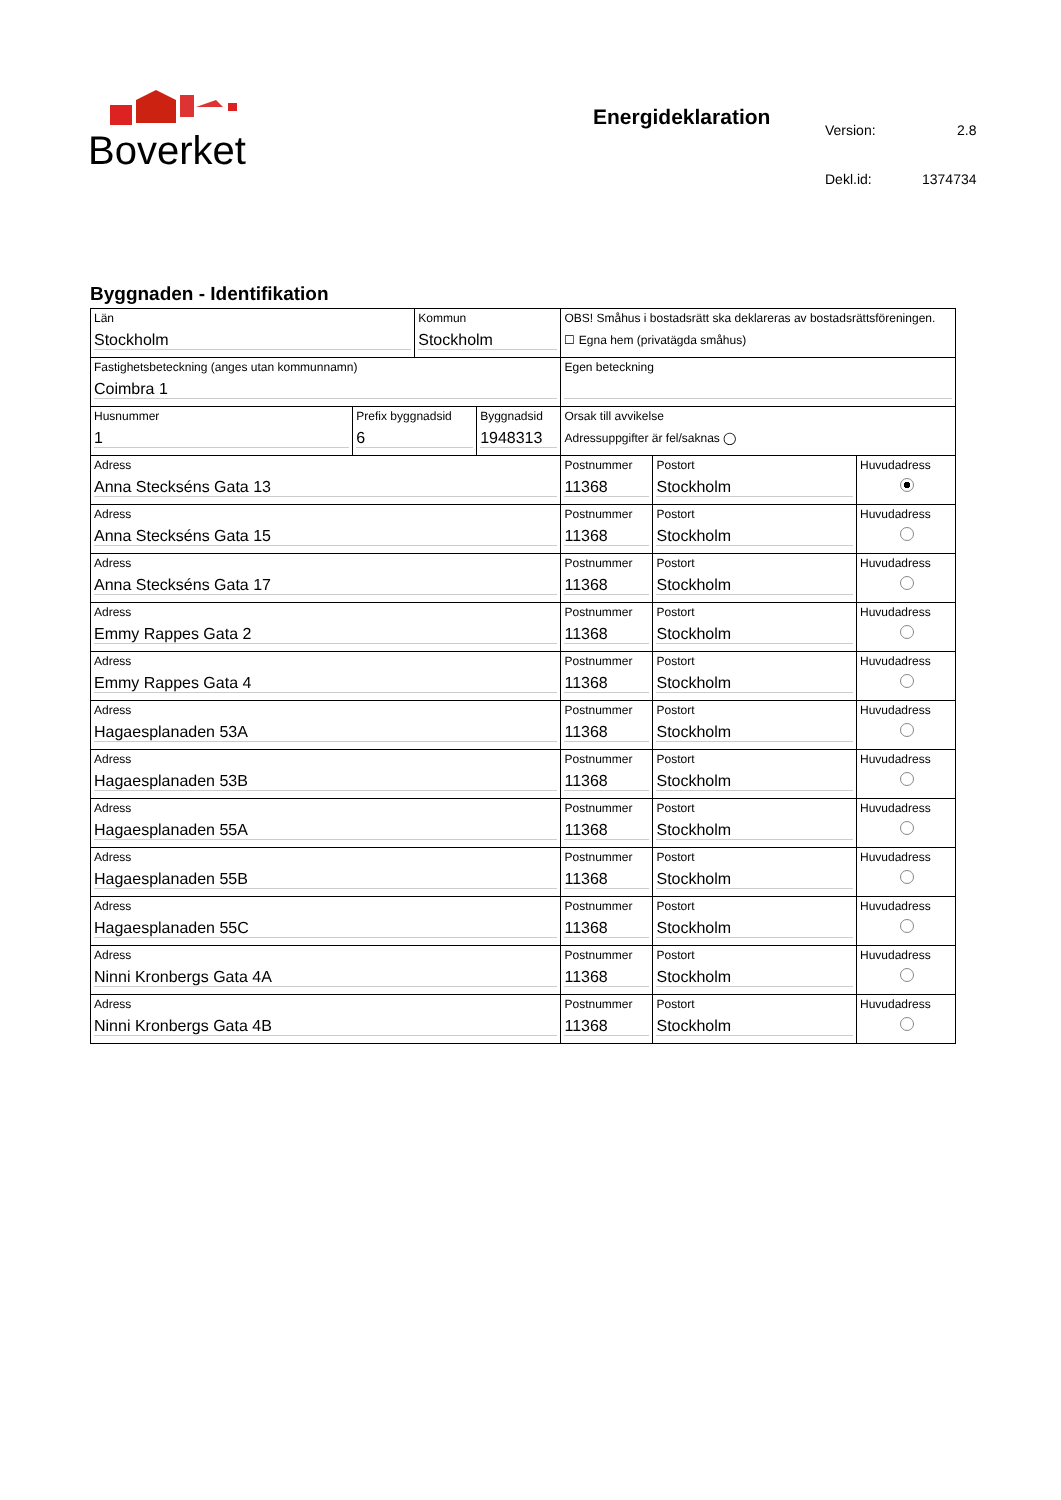Boverket
Energideklaration
| Version: | 2.8 |
| Dekl.id: | 1374734 |
Byggnaden - Identifikation
| Län Stockholm | | Kommun Stockholm | | OBS! Småhus i bostadsrätt ska deklareras av bostadsrättsföreningen. ☐ Egna hem (privatägda småhus) | | |
| Fastighetsbeteckning (anges utan kommunnamn) Coimbra 1 | | | | Egen beteckning | | |
| Husnummer 1 | Prefix byggnadsid 6 | | Byggnadsid 1948313 | Orsak till avvikelse Adressuppgifter är fel/saknas ◯ | | |
| Adress Anna Steckséns Gata 13 | | | | Postnummer 11368 | Postort Stockholm | Huvudadress |
| Adress Anna Steckséns Gata 15 | | | | Postnummer 11368 | Postort Stockholm | Huvudadress |
| Adress Anna Steckséns Gata 17 | | | | Postnummer 11368 | Postort Stockholm | Huvudadress |
| Adress Emmy Rappes Gata 2 | | | | Postnummer 11368 | Postort Stockholm | Huvudadress |
| Adress Emmy Rappes Gata 4 | | | | Postnummer 11368 | Postort Stockholm | Huvudadress |
| Adress Hagaesplanaden 53A | | | | Postnummer 11368 | Postort Stockholm | Huvudadress |
| Adress Hagaesplanaden 53B | | | | Postnummer 11368 | Postort Stockholm | Huvudadress |
| Adress Hagaesplanaden 55A | | | | Postnummer 11368 | Postort Stockholm | Huvudadress |
| Adress Hagaesplanaden 55B | | | | Postnummer 11368 | Postort Stockholm | Huvudadress |
| Adress Hagaesplanaden 55C | | | | Postnummer 11368 | Postort Stockholm | Huvudadress |
| Adress Ninni Kronbergs Gata 4A | | | | Postnummer 11368 | Postort Stockholm | Huvudadress |
| Adress Ninni Kronbergs Gata 4B | | | | Postnummer 11368 | Postort Stockholm | Huvudadress |